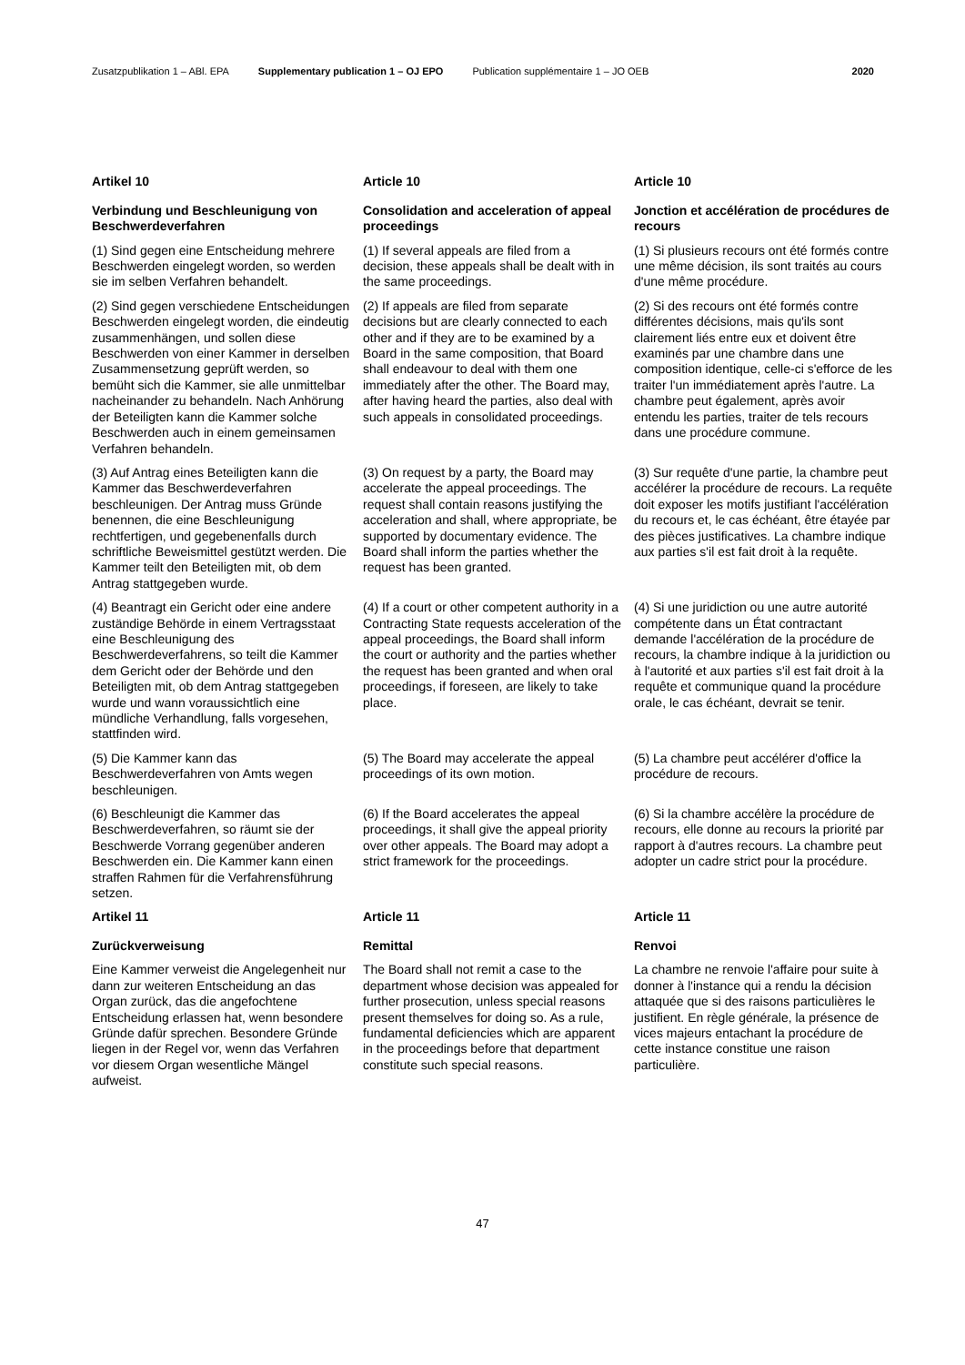Zusatzpublikation 1 – ABl. EPA Supplementary publication 1 – OJ EPO Publication supplémentaire 1 – JO OEB 2020
Artikel 10
Article 10
Article 10
Verbindung und Beschleunigung von Beschwerdeverfahren
Consolidation and acceleration of appeal proceedings
Jonction et accélération de procédures de recours
(1) Sind gegen eine Entscheidung mehrere Beschwerden eingelegt worden, so werden sie im selben Verfahren behandelt.
(1) If several appeals are filed from a decision, these appeals shall be dealt with in the same proceedings.
(1) Si plusieurs recours ont été formés contre une même décision, ils sont traités au cours d'une même procédure.
(2) Sind gegen verschiedene Entscheidungen Beschwerden eingelegt worden, die eindeutig zusammenhängen, und sollen diese Beschwerden von einer Kammer in derselben Zusammensetzung geprüft werden, so bemüht sich die Kammer, sie alle unmittelbar nacheinander zu behandeln. Nach Anhörung der Beteiligten kann die Kammer solche Beschwerden auch in einem gemeinsamen Verfahren behandeln.
(2) If appeals are filed from separate decisions but are clearly connected to each other and if they are to be examined by a Board in the same composition, that Board shall endeavour to deal with them one immediately after the other. The Board may, after having heard the parties, also deal with such appeals in consolidated proceedings.
(2) Si des recours ont été formés contre différentes décisions, mais qu'ils sont clairement liés entre eux et doivent être examinés par une chambre dans une composition identique, celle-ci s'efforce de les traiter l'un immédiatement après l'autre. La chambre peut également, après avoir entendu les parties, traiter de tels recours dans une procédure commune.
(3) Auf Antrag eines Beteiligten kann die Kammer das Beschwerdeverfahren beschleunigen. Der Antrag muss Gründe benennen, die eine Beschleunigung rechtfertigen, und gegebenenfalls durch schriftliche Beweismittel gestützt werden. Die Kammer teilt den Beteiligten mit, ob dem Antrag stattgegeben wurde.
(3) On request by a party, the Board may accelerate the appeal proceedings. The request shall contain reasons justifying the acceleration and shall, where appropriate, be supported by documentary evidence. The Board shall inform the parties whether the request has been granted.
(3) Sur requête d'une partie, la chambre peut accélérer la procédure de recours. La requête doit exposer les motifs justifiant l'accélération du recours et, le cas échéant, être étayée par des pièces justificatives. La chambre indique aux parties s'il est fait droit à la requête.
(4) Beantragt ein Gericht oder eine andere zuständige Behörde in einem Vertragsstaat eine Beschleunigung des Beschwerdeverfahrens, so teilt die Kammer dem Gericht oder der Behörde und den Beteiligten mit, ob dem Antrag stattgegeben wurde und wann voraussichtlich eine mündliche Verhandlung, falls vorgesehen, stattfinden wird.
(4) If a court or other competent authority in a Contracting State requests acceleration of the appeal proceedings, the Board shall inform the court or authority and the parties whether the request has been granted and when oral proceedings, if foreseen, are likely to take place.
(4) Si une juridiction ou une autre autorité compétente dans un État contractant demande l'accélération de la procédure de recours, la chambre indique à la juridiction ou à l'autorité et aux parties s'il est fait droit à la requête et communique quand la procédure orale, le cas échéant, devrait se tenir.
(5) Die Kammer kann das Beschwerdeverfahren von Amts wegen beschleunigen.
(5) The Board may accelerate the appeal proceedings of its own motion.
(5) La chambre peut accélérer d'office la procédure de recours.
(6) Beschleunigt die Kammer das Beschwerdeverfahren, so räumt sie der Beschwerde Vorrang gegenüber anderen Beschwerden ein. Die Kammer kann einen straffen Rahmen für die Verfahrensführung setzen.
(6) If the Board accelerates the appeal proceedings, it shall give the appeal priority over other appeals. The Board may adopt a strict framework for the proceedings.
(6) Si la chambre accélère la procédure de recours, elle donne au recours la priorité par rapport à d'autres recours. La chambre peut adopter un cadre strict pour la procédure.
Artikel 11
Article 11
Article 11
Zurückverweisung
Remittal
Renvoi
Eine Kammer verweist die Angelegenheit nur dann zur weiteren Entscheidung an das Organ zurück, das die angefochtene Entscheidung erlassen hat, wenn besondere Gründe dafür sprechen. Besondere Gründe liegen in der Regel vor, wenn das Verfahren vor diesem Organ wesentliche Mängel aufweist.
The Board shall not remit a case to the department whose decision was appealed for further prosecution, unless special reasons present themselves for doing so. As a rule, fundamental deficiencies which are apparent in the proceedings before that department constitute such special reasons.
La chambre ne renvoie l'affaire pour suite à donner à l'instance qui a rendu la décision attaquée que si des raisons particulières le justifient. En règle générale, la présence de vices majeurs entachant la procédure de cette instance constitue une raison particulière.
47